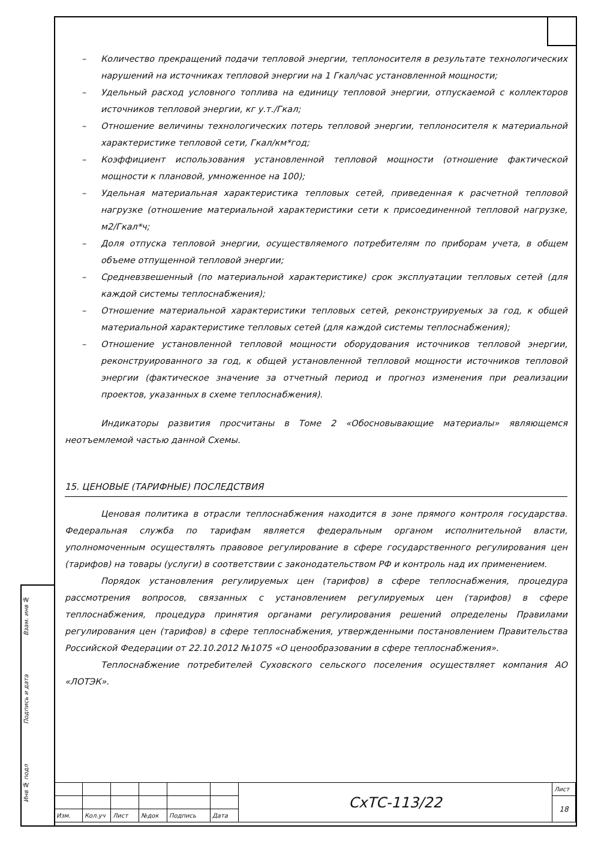Взам. инв №
Подпись и дата
Инв № подл
– Количество прекращений подачи тепловой энергии, теплоносителя в результате технологических нарушений на источниках тепловой энергии на 1 Гкал/час установленной мощности;
– Удельный расход условного топлива на единицу тепловой энергии, отпускаемой с коллекторов источников тепловой энергии, кг у.т./Гкал;
– Отношение величины технологических потерь тепловой энергии, теплоносителя к материальной характеристике тепловой сети, Гкал/км*год;
– Коэффициент использования установленной тепловой мощности (отношение фактической мощности к плановой, умноженное на 100);
– Удельная материальная характеристика тепловых сетей, приведенная к расчетной тепловой нагрузке (отношение материальной характеристики сети к присоединенной тепловой нагрузке, м2/Гкал*ч;
– Доля отпуска тепловой энергии, осуществляемого потребителям по приборам учета, в общем объеме отпущенной тепловой энергии;
– Средневзвешенный (по материальной характеристике) срок эксплуатации тепловых сетей (для каждой системы теплоснабжения);
– Отношение материальной характеристики тепловых сетей, реконструируемых за год, к общей материальной характеристике тепловых сетей (для каждой системы теплоснабжения);
– Отношение установленной тепловой мощности оборудования источников тепловой энергии, реконструированного за год, к общей установленной тепловой мощности источников тепловой энергии (фактическое значение за отчетный период и прогноз изменения при реализации проектов, указанных в схеме теплоснабжения).
Индикаторы развития просчитаны в Томе 2 «Обосновывающие материалы» являющемся неотъемлемой частью данной Схемы.
15. ЦЕНОВЫЕ (ТАРИФНЫЕ) ПОСЛЕДСТВИЯ
Ценовая политика в отрасли теплоснабжения находится в зоне прямого контроля государства. Федеральная служба по тарифам является федеральным органом исполнительной власти, уполномоченным осуществлять правовое регулирование в сфере государственного регулирования цен (тарифов) на товары (услуги) в соответствии с законодательством РФ и контроль над их применением.
Порядок установления регулируемых цен (тарифов) в сфере теплоснабжения, процедура рассмотрения вопросов, связанных с установлением регулируемых цен (тарифов) в сфере теплоснабжения, процедура принятия органами регулирования решений определены Правилами регулирования цен (тарифов) в сфере теплоснабжения, утвержденными постановлением Правительства Российской Федерации от 22.10.2012 №1075 «О ценообразовании в сфере теплоснабжения».
Теплоснабжение потребителей Суховского сельского поселения осуществляет компания АО «ЛОТЭК».
| | | | | | | СхТС-113/22 | Лист |
| | | | | | | | 18 |
| Изм. | Кол.уч | Лист | №док | Подпись | Дата | | |